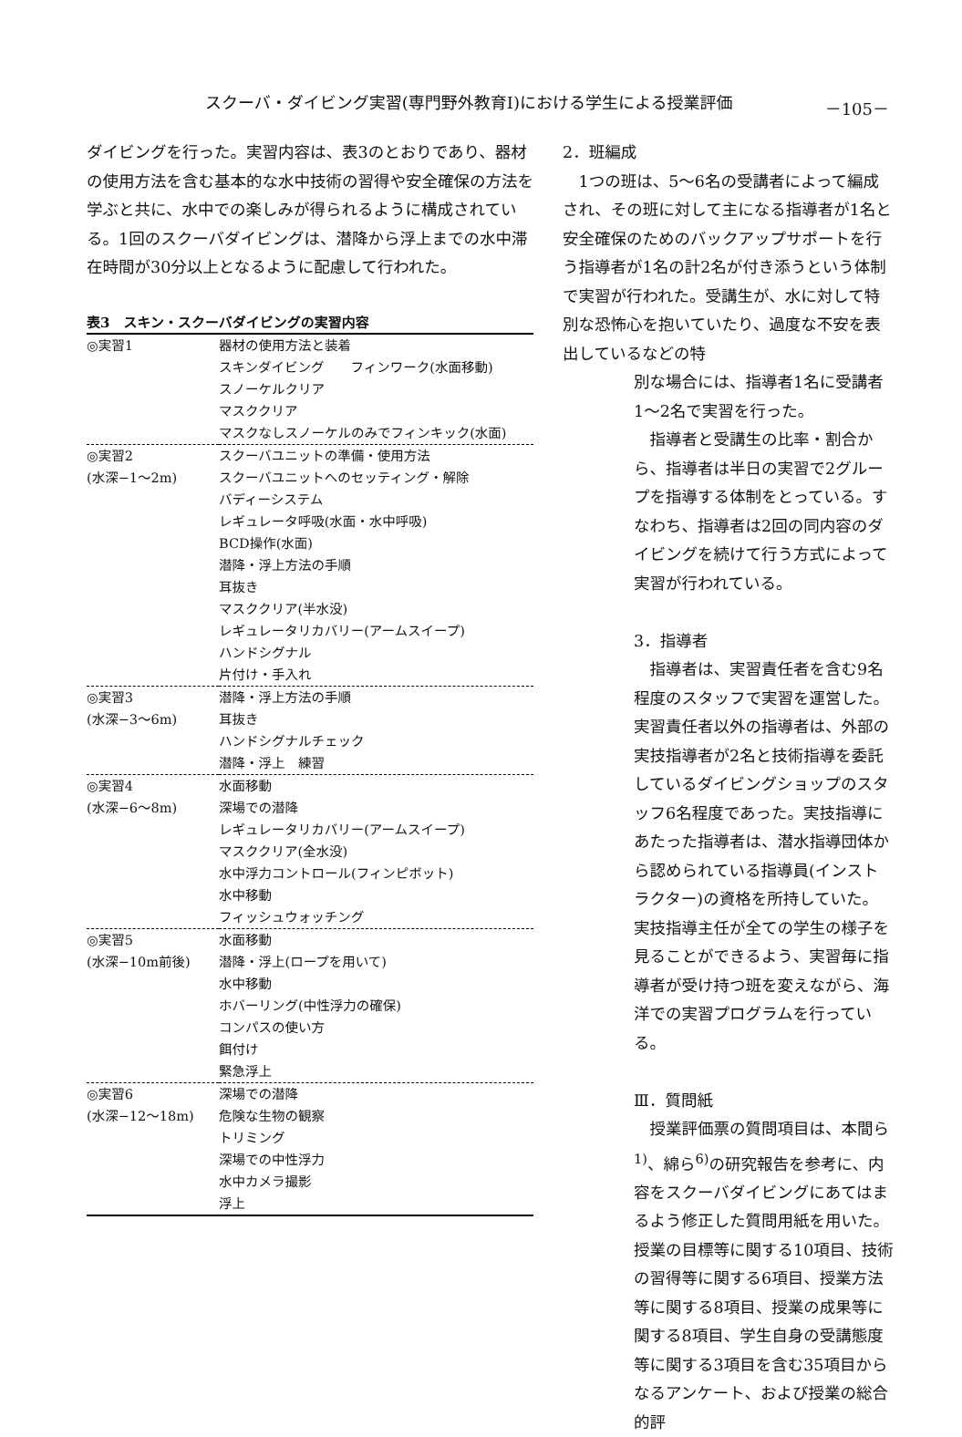スクーバ・ダイビング実習(専門野外教育Ⅰ)における学生による授業評価 －105－
ダイビングを行った。実習内容は、表3のとおりであり、器材の使用方法を含む基本的な水中技術の習得や安全確保の方法を学ぶと共に、水中での楽しみが得られるように構成されている。1回のスクーバダイビングは、潜降から浮上までの水中滞在時間が30分以上となるように配慮して行われた。
表3　スキン・スクーバダイビングの実習内容
| ◎実習1 | 器材の使用方法と装着 |
| | スキンダイビング フィンワーク(水面移動) |
| | スノーケルクリア |
| | マスククリア |
| | マスクなしスノーケルのみでフィンキック(水面) |
| ◎実習2 | スクーバユニットの準備・使用方法 |
| (水深−1〜2m) | スクーバユニットへのセッティング・解除 |
| | バディーシステム |
| | レギュレータ呼吸(水面・水中呼吸) |
| | BCD操作(水面) |
| | 潜降・浮上方法の手順 |
| | 耳抜き |
| | マスククリア(半水没) |
| | レギュレータリカバリー(アームスイープ) |
| | ハンドシグナル |
| | 片付け・手入れ |
| ◎実習3 | 潜降・浮上方法の手順 |
| (水深−3〜6m) | 耳抜き |
| | ハンドシグナルチェック |
| | 潜降・浮上 練習 |
| ◎実習4 | 水面移動 |
| (水深−6〜8m) | 深場での潜降 |
| | レギュレータリカバリー(アームスイープ) |
| | マスククリア(全水没) |
| | 水中浮力コントロール(フィンピボット) |
| | 水中移動 |
| | フィッシュウォッチング |
| ◎実習5 | 水面移動 |
| (水深−10m前後) | 潜降・浮上(ロープを用いて) |
| | 水中移動 |
| | ホバーリング(中性浮力の確保) |
| | コンパスの使い方 |
| | 餌付け |
| | 緊急浮上 |
| ◎実習6 | 深場での潜降 |
| (水深−12〜18m) | 危険な生物の観察 |
| | トリミング |
| | 深場での中性浮力 |
| | 水中カメラ撮影 |
| | 浮上 |
2．班編成
　1つの班は、5〜6名の受講者によって編成され、その班に対して主になる指導者が1名と安全確保のためのバックアップサポートを行う指導者が1名の計2名が付き添うという体制で実習が行われた。受講生が、水に対して特別な恐怖心を抱いていたり、過度な不安を表出しているなどの特
別な場合には、指導者1名に受講者1〜2名で実習を行った。
　指導者と受講生の比率・割合から、指導者は半日の実習で2グループを指導する体制をとっている。すなわち、指導者は2回の同内容のダイビングを続けて行う方式によって実習が行われている。
3．指導者
　指導者は、実習責任者を含む9名程度のスタッフで実習を運営した。実習責任者以外の指導者は、外部の実技指導者が2名と技術指導を委託しているダイビングショップのスタッフ6名程度であった。実技指導にあたった指導者は、潜水指導団体から認められている指導員(インストラクター)の資格を所持していた。実技指導主任が全ての学生の様子を見ることができるよう、実習毎に指導者が受け持つ班を変えながら、海洋での実習プログラムを行っている。
Ⅲ．質問紙
　授業評価票の質問項目は、本間ら<sup>1)</sup>、綿ら<sup>6)</sup>の研究報告を参考に、内容をスクーバダイビングにあてはまるよう修正した質問用紙を用いた。授業の目標等に関する10項目、技術の習得等に関する6項目、授業方法等に関する8項目、授業の成果等に関する8項目、学生自身の受講態度等に関する3項目を含む35項目からなるアンケート、および授業の総合的評